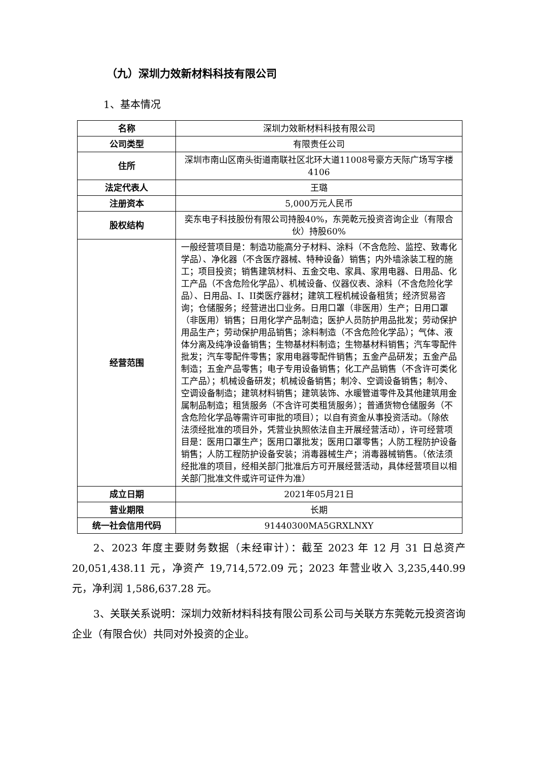（九）深圳力效新材料科技有限公司
1、基本情况
| 名称 | 深圳力效新材料科技有限公司 |
| 公司类型 | 有限责任公司 |
| 住所 | 深圳市南山区南头街道南联社区北环大道11008号豪方天际广场写字楼4106 |
| 法定代表人 | 王璐 |
| 注册资本 | 5,000万元人民币 |
| 股权结构 | 奕东电子科技股份有限公司持股40%，东莞乾元投资咨询企业（有限合伙）持股60% |
| 经营范围 | 一般经营项目是：制造功能高分子材料、涂料（不含危险、监控、致毒化学品）、净化器（不含医疗器械、特种设备）销售；内外墙涂装工程的施工；项目投资；销售建筑材料、五金交电、家具、家用电器、日用品、化工产品（不含危险化学品）、机械设备、仪器仪表、涂料（不含危险化学品）、日用品、I、II类医疗器材；建筑工程机械设备租赁；经济贸易咨询；仓储服务；经营进出口业务。日用口罩（非医用）生产；日用口罩（非医用）销售；日用化学产品制造；医护人员防护用品批发；劳动保护用品生产；劳动保护用品销售；涂料制造（不含危险化学品）；气体、液体分离及纯净设备销售；生物基材料制造；生物基材料销售；汽车零配件批发；汽车零配件零售；家用电器零配件销售；五金产品研发；五金产品制造；五金产品零售；电子专用设备销售；化工产品销售（不含许可类化工产品）；机械设备研发；机械设备销售；制冷、空调设备销售；制冷、空调设备制造；建筑材料销售；建筑装饰、水暖管道零件及其他建筑用金属制品制造；租赁服务（不含许可类租赁服务）；普通货物仓储服务（不含危险化学品等需许可审批的项目）；以自有资金从事投资活动。（除依法须经批准的项目外，凭营业执照依法自主开展经营活动），许可经营项目是：医用口罩生产；医用口罩批发；医用口罩零售；人防工程防护设备销售；人防工程防护设备安装；消毒器械生产；消毒器械销售。（依法须经批准的项目，经相关部门批准后方可开展经营活动，具体经营项目以相关部门批准文件或许可证件为准） |
| 成立日期 | 2021年05月21日 |
| 营业期限 | 长期 |
| 统一社会信用代码 | 91440300MA5GRXLNXY |
2、2023 年度主要财务数据（未经审计）：截至 2023 年 12 月 31 日总资产 20,051,438.11 元，净资产 19,714,572.09 元；2023 年营业收入 3,235,440.99 元，净利润 1,586,637.28 元。
3、关联关系说明：深圳力效新材料科技有限公司系公司与关联方东莞乾元投资咨询企业（有限合伙）共同对外投资的企业。